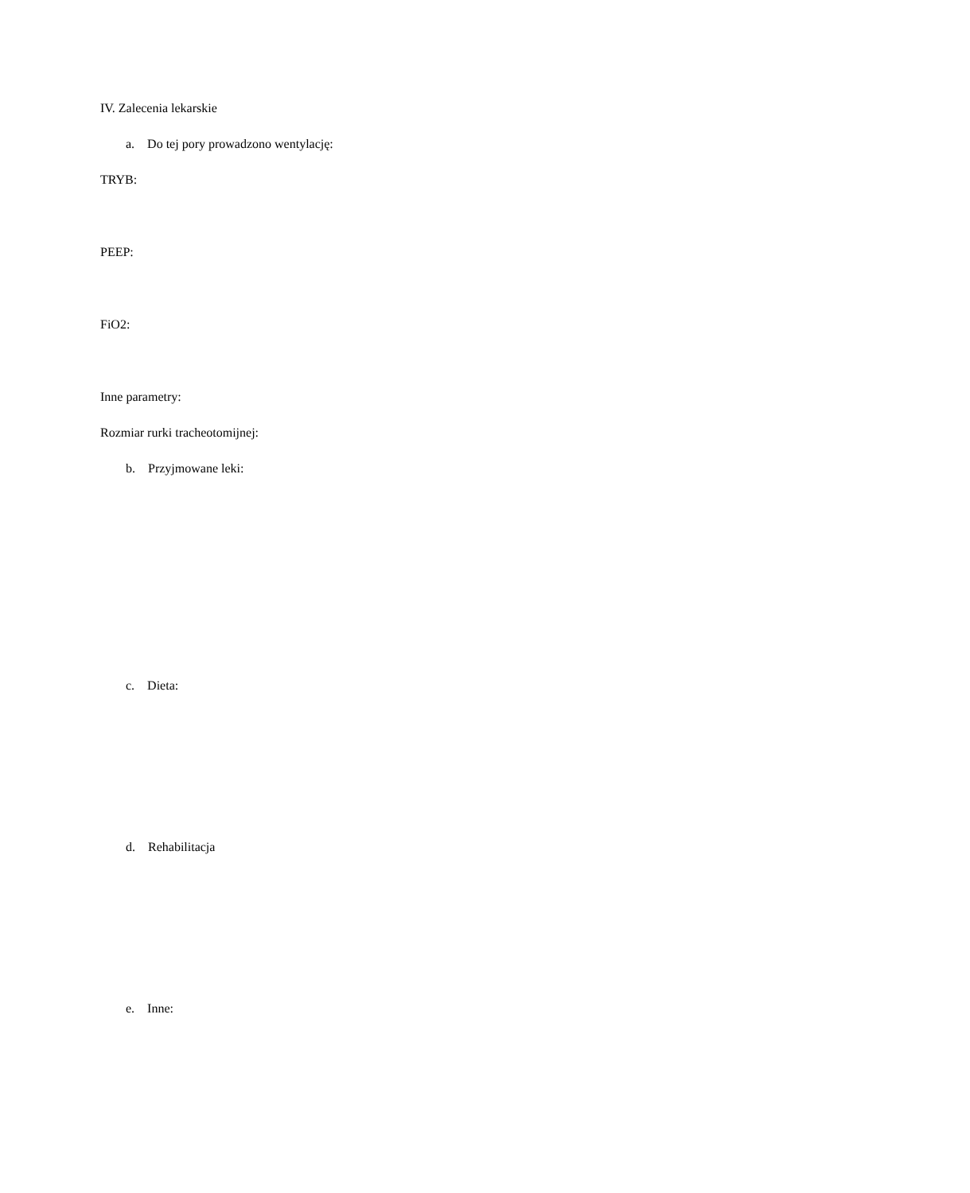IV. Zalecenia lekarskie
a. Do tej pory prowadzono wentylację:
TRYB:
PEEP:
FiO2:
Inne parametry:
Rozmiar rurki tracheotomijnej:
b. Przyjmowane leki:
c. Dieta:
d. Rehabilitacja
e. Inne: